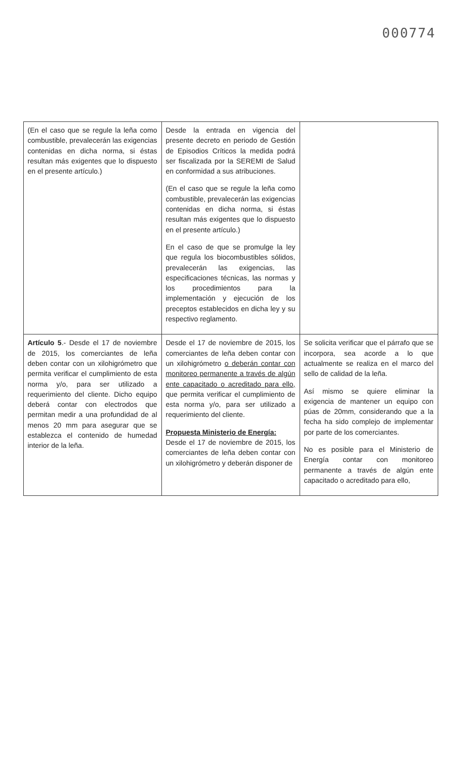000774
| (En el caso que se regule la leña como combustible, prevalecerán las exigencias contenidas en dicha norma, si éstas resultan más exigentes que lo dispuesto en el presente artículo.) | Desde la entrada en vigencia del presente decreto en periodo de Gestión de Episodios Críticos la medida podrá ser fiscalizada por la SEREMI de Salud en conformidad a sus atribuciones. (En el caso que se regule la leña como combustible, prevalecerán las exigencias contenidas en dicha norma, si éstas resultan más exigentes que lo dispuesto en el presente artículo.) En el caso de que se promulge la ley que regula los biocombustibles sólidos, prevalecerán las exigencias, las especificaciones técnicas, las normas y los procedimientos para la implementación y ejecución de los preceptos establecidos en dicha ley y su respectivo reglamento. | |
| Artículo 5 .- Desde el 17 de noviembre de 2015, los comerciantes de leña deben contar con un xilohigrómetro que permita verificar el cumplimiento de esta norma y/o, para ser utilizado a requerimiento del cliente. Dicho equipo deberá contar con electrodos que permitan medir a una profundidad de al menos 20 mm para asegurar que se establezca el contenido de humedad interior de la leña. | Desde el 17 de noviembre de 2015, los comerciantes de leña deben contar con un xilohigrómetro o deberán contar con monitoreo permanente a través de algún ente capacitado o acreditado para ello, que permita verificar el cumplimiento de esta norma y/o, para ser utilizado a requerimiento del cliente. Propuesta Ministerio de Energía: Desde el 17 de noviembre de 2015, los comerciantes de leña deben contar con un xilohigrómetro y deberán disponer de | Se solicita verificar que el párrafo que se incorpora, sea acorde a lo que actualmente se realiza en el marco del sello de calidad de la leña. Así mismo se quiere eliminar la exigencia de mantener un equipo con púas de 20mm, considerando que a la fecha ha sido complejo de implementar por parte de los comerciantes. No es posible para el Ministerio de Energía contar con monitoreo permanente a través de algún ente capacitado o acreditado para ello, |